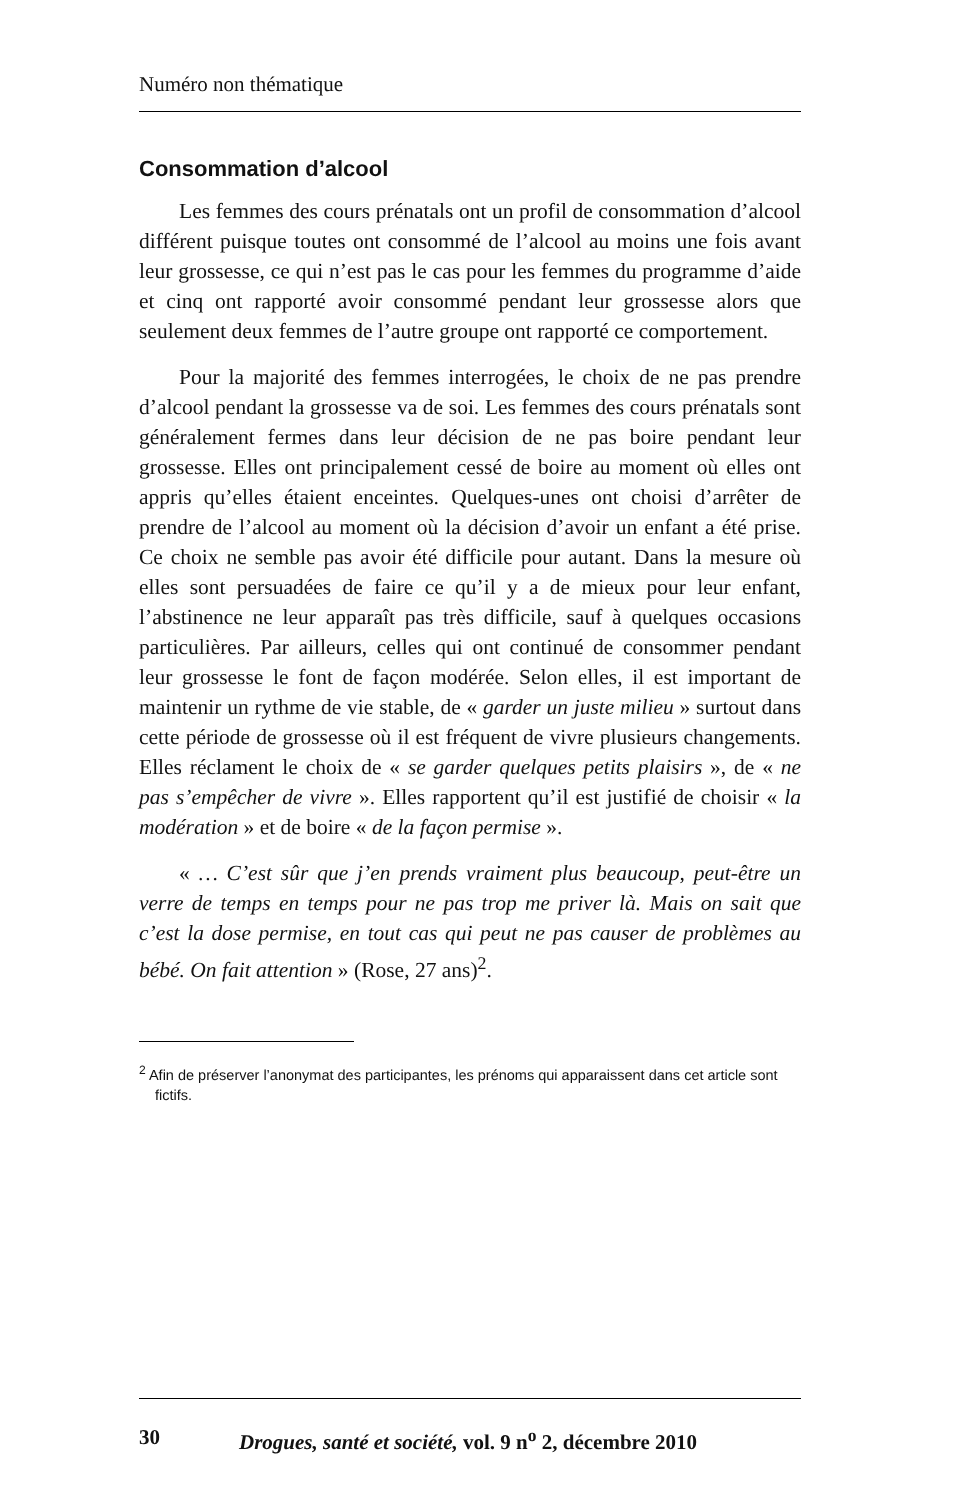Numéro non thématique
Consommation d’alcool
Les femmes des cours prénatals ont un profil de consommation d’alcool différent puisque toutes ont consommé de l’alcool au moins une fois avant leur grossesse, ce qui n’est pas le cas pour les femmes du programme d’aide et cinq ont rapporté avoir consommé pendant leur grossesse alors que seulement deux femmes de l’autre groupe ont rapporté ce comportement.
Pour la majorité des femmes interrogées, le choix de ne pas prendre d’alcool pendant la grossesse va de soi. Les femmes des cours prénatals sont généralement fermes dans leur décision de ne pas boire pendant leur grossesse. Elles ont principalement cessé de boire au moment où elles ont appris qu’elles étaient enceintes. Quelques-unes ont choisi d’arrêter de prendre de l’alcool au moment où la décision d’avoir un enfant a été prise. Ce choix ne semble pas avoir été difficile pour autant. Dans la mesure où elles sont persuadées de faire ce qu’il y a de mieux pour leur enfant, l’abstinence ne leur apparaît pas très difficile, sauf à quelques occasions particulières. Par ailleurs, celles qui ont continué de consommer pendant leur grossesse le font de façon modérée. Selon elles, il est important de maintenir un rythme de vie stable, de « garder un juste milieu » surtout dans cette période de grossesse où il est fréquent de vivre plusieurs changements. Elles réclament le choix de « se garder quelques petits plaisirs », de « ne pas s’empêcher de vivre ». Elles rapportent qu’il est justifié de choisir « la modération » et de boire « de la façon permise ».
« … C’est sûr que j’en prends vraiment plus beaucoup, peut-être un verre de temps en temps pour ne pas trop me priver là. Mais on sait que c’est la dose permise, en tout cas qui peut ne pas causer de problèmes au bébé. On fait attention » (Rose, 27 ans)<sup>2</sup>.
<sup>2</sup> Afin de préserver l’anonymat des participantes, les prénoms qui apparaissent dans cet article sont fictifs.
30 Drogues, santé et société, vol. 9 n<sup>o</sup> 2, décembre 2010